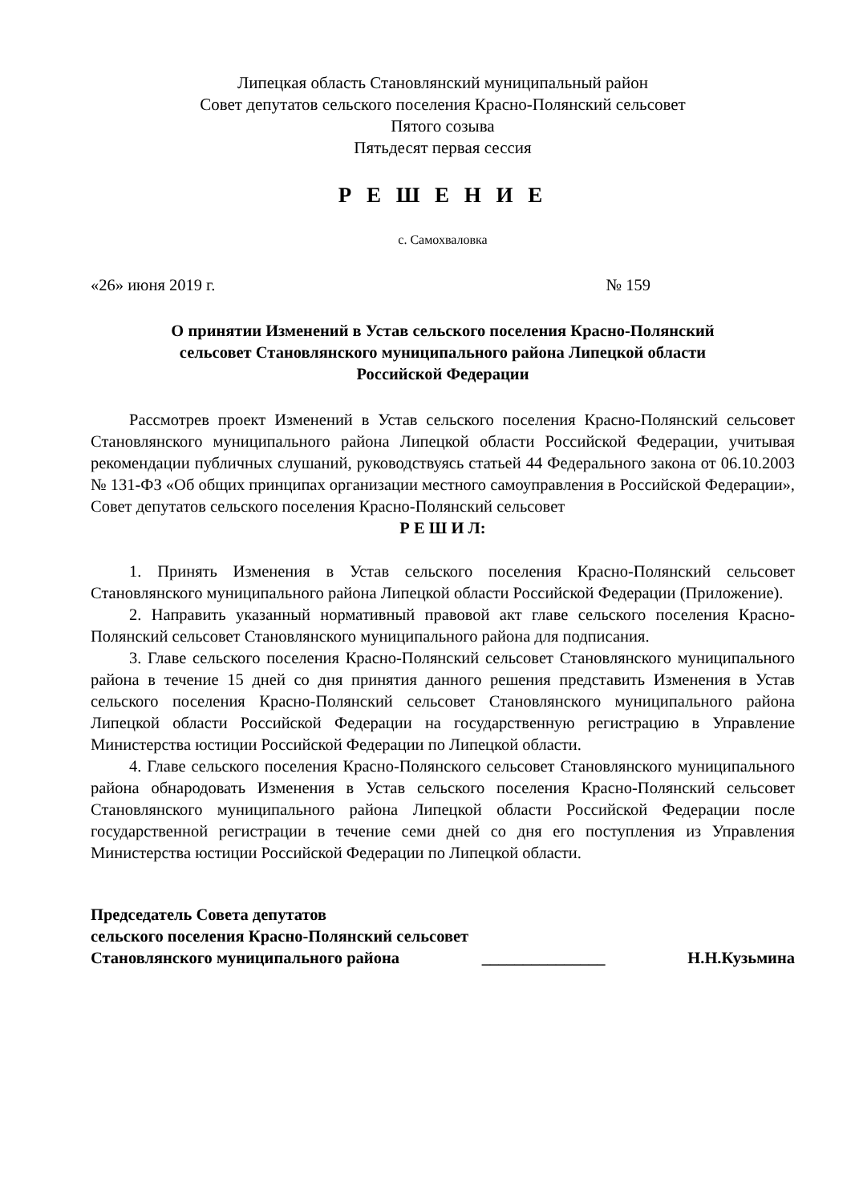Липецкая область Становлянский муниципальный район
Совет депутатов сельского поселения Красно-Полянский сельсовет
Пятого созыва
Пятьдесят первая сессия
Р Е Ш Е Н И Е
с. Самохваловка
«26» июня 2019 г. № 159
О принятии Изменений в Устав сельского поселения Красно-Полянский
сельсовет Становлянского муниципального района Липецкой области
Российской Федерации
Рассмотрев проект Изменений в Устав сельского поселения Красно-Полянский сельсовет Становлянского муниципального района Липецкой области Российской Федерации, учитывая рекомендации публичных слушаний, руководствуясь статьей 44 Федерального закона от 06.10.2003 № 131-ФЗ «Об общих принципах организации местного самоуправления в Российской Федерации», Совет депутатов сельского поселения Красно-Полянский сельсовет
Р Е Ш И Л:
1. Принять Изменения в Устав сельского поселения Красно-Полянский сельсовет Становлянского муниципального района Липецкой области Российской Федерации (Приложение).
2. Направить указанный нормативный правовой акт главе сельского поселения Красно-Полянский сельсовет Становлянского муниципального района для подписания.
3. Главе сельского поселения Красно-Полянский сельсовет Становлянского муниципального района в течение 15 дней со дня принятия данного решения представить Изменения в Устав сельского поселения Красно-Полянский сельсовет Становлянского муниципального района Липецкой области Российской Федерации на государственную регистрацию в Управление Министерства юстиции Российской Федерации по Липецкой области.
4. Главе сельского поселения Красно-Полянского сельсовет Становлянского муниципального района обнародовать Изменения в Устав сельского поселения Красно-Полянский сельсовет Становлянского муниципального района Липецкой области Российской Федерации после государственной регистрации в течение семи дней со дня его поступления из Управления Министерства юстиции Российской Федерации по Липецкой области.
Председатель Совета депутатов
сельского поселения Красно-Полянский сельсовет
Становлянского муниципального района _______________ Н.Н.Кузьмина